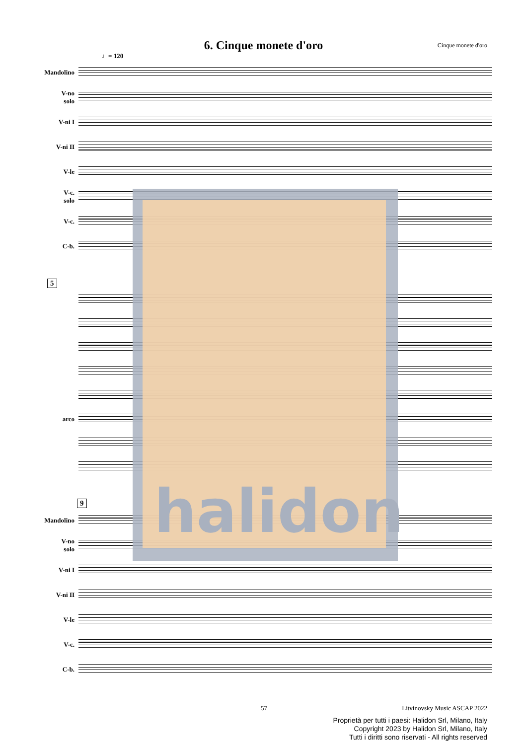6. Cinque monete d'oro
Cinque monete d'oro
♩= 120
Mandolino
V-no
solo
V-ni I
V-ni II
V-le
V-c.
solo
V-c.
C-b.
5
arco
9
Mandolino
V-no
solo
V-ni I
V-ni II
V-le
V-c.
C-b.
halidon
57
Litvinovsky Music ASCAP 2022
Proprietà per tutti i paesi: Halidon Srl, Milano, Italy
Copyright 2023 by Halidon Srl, Milano, Italy
Tutti i diritti sono riservati - All rights reserved